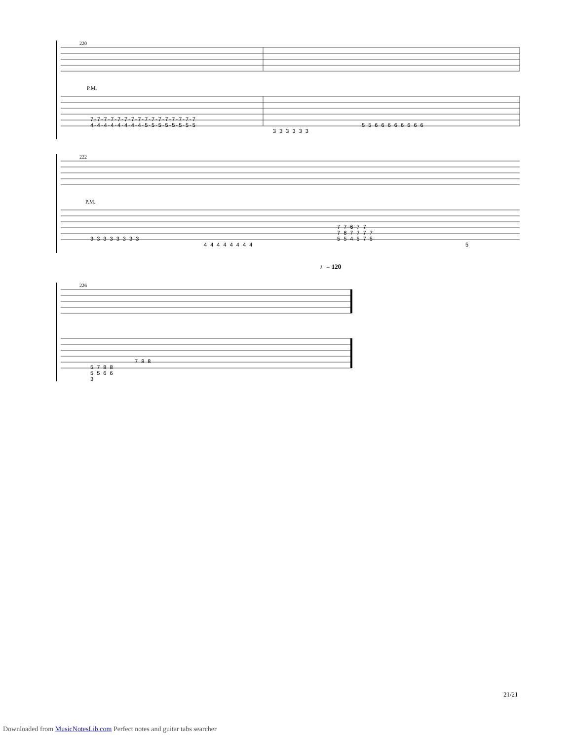220
P.M.
7-7-7-7-7-7-7-7-7-7-7-7-7-7-7-7
4-4-4-4-4-4-4-4-5-5-5-5-5-5-5-5
3 3 3 3 3 3
5 5 6 6 6 6 6 6 6 6
222
P.M.
3 3 3 3 3 3 3 3
4 4 4 4 4 4 4 4
7 7 6 7 7
7 8 7 7 7 7
5 5 4 5 7 5
5
♩= 120
226
7 8 8
5 7 8 8
5 5 6 6
3
21/21
Downloaded from MusicNotesLib.com Perfect notes and guitar tabs searcher